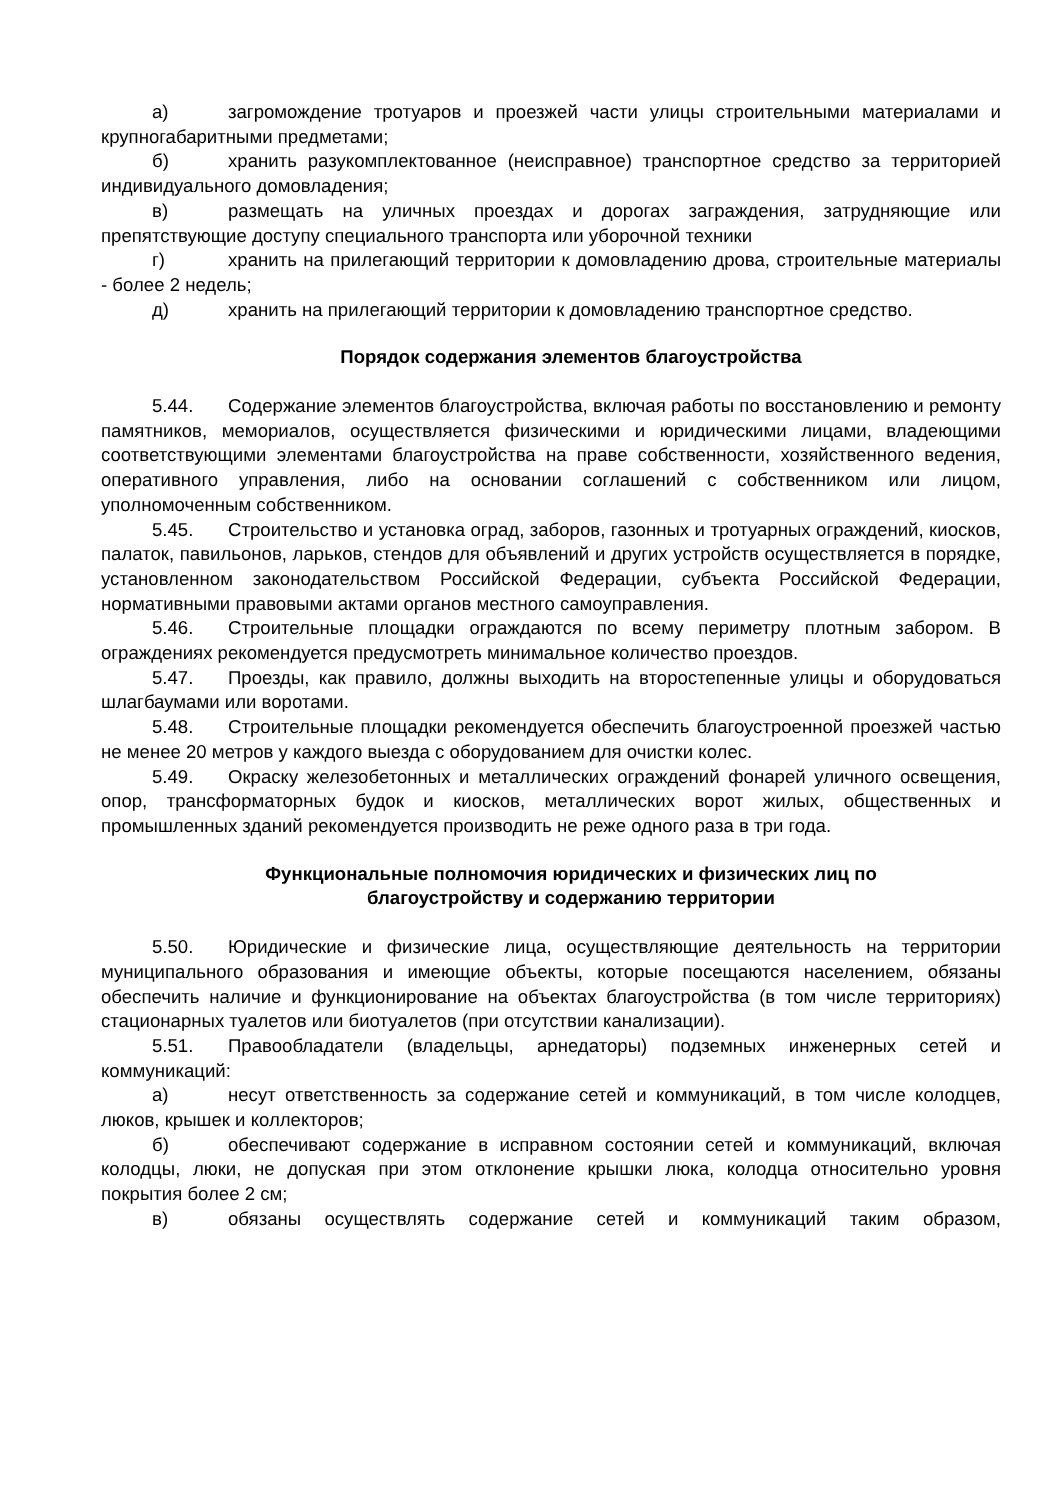а) загромождение тротуаров и проезжей части улицы строительными материалами и крупногабаритными предметами;
б) хранить разукомплектованное (неисправное) транспортное средство за территорией индивидуального домовладения;
в) размещать на уличных проездах и дорогах заграждения, затрудняющие или препятствующие доступу специального транспорта или уборочной техники
г) хранить на прилегающий территории к домовладению дрова, строительные материалы - более 2 недель;
д) хранить на прилегающий территории к домовладению транспортное средство.
Порядок содержания элементов благоустройства
5.44. Содержание элементов благоустройства, включая работы по восстановлению и ремонту памятников, мемориалов, осуществляется физическими и юридическими лицами, владеющими соответствующими элементами благоустройства на праве собственности, хозяйственного ведения, оперативного управления, либо на основании соглашений с собственником или лицом, уполномоченным собственником.
5.45. Строительство и установка оград, заборов, газонных и тротуарных ограждений, киосков, палаток, павильонов, ларьков, стендов для объявлений и других устройств осуществляется в порядке, установленном законодательством Российской Федерации, субъекта Российской Федерации, нормативными правовыми актами органов местного самоуправления.
5.46. Строительные площадки ограждаются по всему периметру плотным забором. В ограждениях рекомендуется предусмотреть минимальное количество проездов.
5.47. Проезды, как правило, должны выходить на второстепенные улицы и оборудоваться шлагбаумами или воротами.
5.48. Строительные площадки рекомендуется обеспечить благоустроенной проезжей частью не менее 20 метров у каждого выезда с оборудованием для очистки колес.
5.49. Окраску железобетонных и металлических ограждений фонарей уличного освещения, опор, трансформаторных будок и киосков, металлических ворот жилых, общественных и промышленных зданий рекомендуется производить не реже одного раза в три года.
Функциональные полномочия юридических и физических лиц по
благоустройству и содержанию территории
5.50. Юридические и физические лица, осуществляющие деятельность на территории муниципального образования и имеющие объекты, которые посещаются населением, обязаны обеспечить наличие и функционирование на объектах благоустройства (в том числе территориях) стационарных туалетов или биотуалетов (при отсутствии канализации).
5.51. Правообладатели (владельцы, арнедаторы) подземных инженерных сетей и коммуникаций:
а) несут ответственность за содержание сетей и коммуникаций, в том числе колодцев, люков, крышек и коллекторов;
б) обеспечивают содержание в исправном состоянии сетей и коммуникаций, включая колодцы, люки, не допуская при этом отклонение крышки люка, колодца относительно уровня покрытия более 2 см;
в) обязаны осуществлять содержание сетей и коммуникаций таким образом,